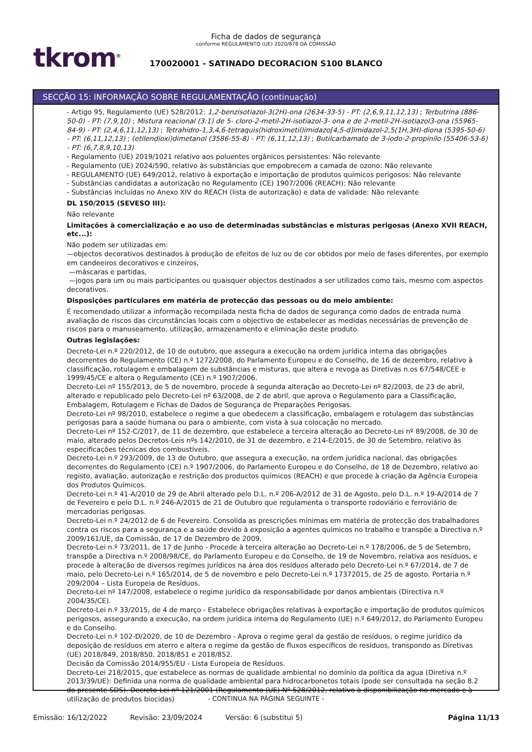tkrom<sup>®</sup>
Ficha de dados de segurança
conforme REGULAMENTO (UE) 2020/878 DA COMISSÃO
170020001 - SATINADO DECORACION S100 BLANCO
SECÇÃO 15: INFORMAÇÃO SOBRE REGULAMENTAÇÃO (continuação)
- Artigo 95, Regulamento (UE) 528/2012: 1,2-benzisotiazol-3(2H)-ona (2634-33-5) - PT: (2,6,9,11,12,13) ; Terbutrina (886-50-0) - PT: (7,9,10) ; Mistura reacional (3:1) de 5- cloro-2-metil-2H-isotiazol-3- ona e de 2-metil-2H-isotiazol3-ona (55965-84-9) - PT: (2,4,6,11,12,13) ; Tetrahidro-1,3,4,6-tetraquis(hidroximetil)imidazo[4,5-d]imidazol-2,5(1H,3H)-diona (5395-50-6) - PT: (6,11,12,13) ; (etilendioxi)dimetanol (3586-55-8) - PT: (6,11,12,13) ; Butilcarbamato de 3-iodo-2-propinilo (55406-53-6) - PT: (6,7,8,9,10,13)
- Regulamento (UE) 2019/1021 relativo aos poluentes orgânicos persistentes: Não relevante
- Regulamento (UE) 2024/590, relativo às substâncias que empobrecem a camada de ozono: Não relevante
- REGULAMENTO (UE) 649/2012, relativo à exportação e importação de produtos químicos perigosos: Não relevante
- Substâncias candidatas a autorização no Regulamento (CE) 1907/2006 (REACH): Não relevante
- Substâncias incluídas no Anexo XIV do REACH (lista de autorização) e data de validade: Não relevante
DL 150/2015 (SEVESO III):
Não relevante
Limitações à comercialização e ao uso de determinadas substâncias e misturas perigosas (Anexo XVII REACH, etc...):
Não podem ser utilizadas em:
—objectos decorativos destinados à produção de efeitos de luz ou de cor obtidos por meio de fases diferentes, por exemplo em candeeiros decorativos e cinzeiros,
—máscaras e partidas,
—jogos para um ou mais participantes ou quaisquer objectos destinados a ser utilizados como tais, mesmo com aspectos decorativos.
Disposições particulares em matéria de protecção das pessoas ou do meio ambiente:
É recomendado utilizar a informação recompilada nesta ficha de dados de segurança como dados de entrada numa avaliação de riscos das circunstâncias locais com o objectivo de estabelecer as medidas necessárias de prevenção de riscos para o manuseamento, utilização, armazenamento e eliminação deste produto.
Outras legislações:
Decreto-Lei n.º 220/2012, de 10 de outubro, que assegura a execução na ordem jurídica interna das obrigações decorrentes do Regulamento (CE) n.º 1272/2008, do Parlamento Europeu e do Conselho, de 16 de dezembro, relativo à classificação, rotulagem e embalagem de substâncias e misturas, que altera e revoga as Diretivas n.os 67/548/CEE e 1999/45/CE e altera o Regulamento (CE) n.º 1907/2006.
Decreto-Lei nº 155/2013, de 5 de novembro, procede à segunda alteração ao Decreto-Lei nº 82/2003, de 23 de abril, alterado e republicado pelo Decreto-Lei nº 63/2008, de 2 de abril, que aprova o Regulamento para a Classificação, Embalagem, Rotulagem e Fichas de Dados de Segurança de Preparações Perigosas.
Decreto-Lei nº 98/2010, estabelece o regime a que obedecem a classificação, embalagem e rotulagem das substâncias perigosas para a saúde humana ou para o ambiente, com vista à sua colocação no mercado.
Decreto-Lei nº 152-C/2017, de 11 de dezembro, que estabelece a terceira alteração ao Decreto-Lei nº 89/2008, de 30 de maio, alterado pelos Decretos-Leis nºs 142/2010, de 31 de dezembro, e 214-E/2015, de 30 de Setembro, relativo às especificações técnicas dos combustíveis.
Decreto-Lei n.º 293/2009, de 13 de Outubro, que assegura a execução, na ordem jurídica nacional, das obrigações decorrentes do Regulamento (CE) n.º 1907/2006, do Parlamento Europeu e do Conselho, de 18 de Dezembro, relativo ao registo, avaliação, autorização e restrição dos productos químicos (REACH) e que procede à criação da Agência Europeia dos Produtos Químicos.
Decreto-Lei n.º 41-A/2010 de 29 de Abril alterado pelo D.L. n.º 206-A/2012 de 31 de Agosto, pelo D.L. n.º 19-A/2014 de 7 de Fevereiro e pelo D.L. n.º 246-A/2015 de 21 de Outubro que regulamenta o transporte rodoviário e ferroviário de mercadorias perigosas.
Decreto-Lei n.º 24/2012 de 6 de Fevereiro. Consolida as prescrições mínimas em matéria de protecção dos trabalhadores contra os riscos para a segurança e a saúde devido à exposição a agentes químicos no trabalho e transpõe a Directiva n.º 2009/161/UE, da Comissão, de 17 de Dezembro de 2009.
Decreto-Lei n.º 73/2011, de 17 de Junho - Procede à terceira alteração ao Decreto-Lei n.º 178/2006, de 5 de Setembro, transpõe a Directiva n.º 2008/98/CE, do Parlamento Europeu e do Conselho, de 19 de Novembro, relativa aos resíduos, e procede à alteração de diversos regimes jurídicos na área dos resíduos alterado pelo Decreto-Lei n.º 67/2014, de 7 de maio, pelo Decreto-Lei n.º 165/2014, de 5 de novembro e pelo Decreto-Lei n.º 17372015, de 25 de agosto. Portaria n.º 209/2004 – Lista Europeia de Resíduos.
Decreto-Lei nº 147/2008, estabelece o regime jurídico da responsabilidade por danos ambientais (Directiva n.º 2004/35/CE).
Decreto-Lei n.º 33/2015, de 4 de março - Estabelece obrigações relativas à exportação e importação de produtos químicos perigosos, assegurando a execução, na ordem jurídica interna do Regulamento (UE) n.º 649/2012, do Parlamento Europeu e do Conselho.
Decreto-Lei n.º 102-D/2020, de 10 de Dezembro - Aprova o regime geral da gestão de resíduos, o regime jurídico da deposição de resíduos em aterro e altera o regime da gestão de fluxos específicos de resíduos, transpondo as Diretivas (UE) 2018/849, 2018/850, 2018/851 e 2018/852.
Decisão da Comissão 2014/955/EU - Lista Europeia de Resíduos.
Decreto-Lei 218/2015, que estabelece as normas de qualidade ambiental no domínio da política da agua (Diretiva n.º 2013/39/UE): Definida una norma de qualidade ambiental para hidrocarbonetos totais (pode ser consultada na seção 8.2 do presente SDS). Decreto-Lei nº 121/2001 (Regulamento (UE) Nº 528/2012, relativo à disponibilização no mercado e à utilização de produtos biocidas)
- CONTINUA NA PÁGINA SEGUINTE -
Emissão: 16/12/2022 Revisão: 23/09/2024 Versão: 6 (substitui 5) Página 11/13